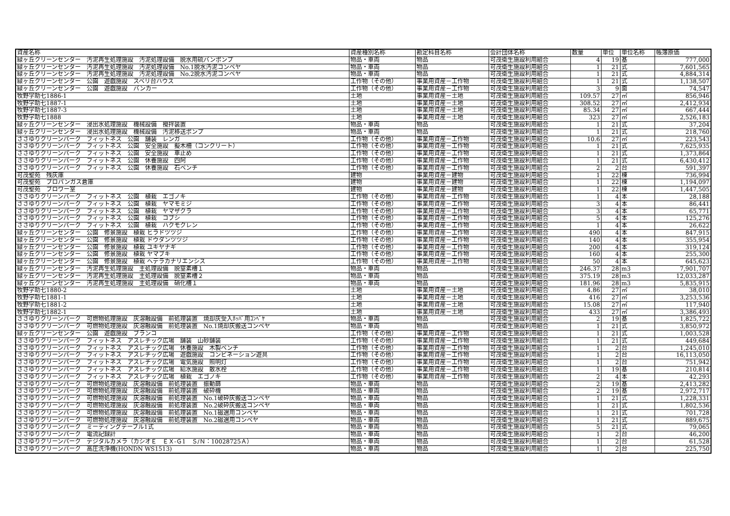| 資産名称 | 資産種別名称 | 勘定科目名称 | 会計団体名称 | 数量 | 単位 | 単位名称 | 帳簿原価 |
| --- | --- | --- | --- | --- | --- | --- | --- |
| 緑ヶ丘クリーンセンター 汚泥再生処理施設 汚泥処理設備 脱水用硫バンポンプ | 物品・車両 | 物品 | 可茂衛生施設利用組合 | 4 | 19 | 基 | 777,000 |
| 緑ヶ丘クリーンセンター 汚泥再生処理施設 汚泥処理設備 No.1脱水汚泥コンベヤ | 物品・車両 | 物品 | 可茂衛生施設利用組合 | 1 | 21 | 式 | 7,601,565 |
| 緑ヶ丘クリーンセンター 汚泥再生処理施設 汚泥処理設備 No.2脱水汚泥コンベヤ | 物品・車両 | 物品 | 可茂衛生施設利用組合 | 1 | 21 | 式 | 4,884,314 |
| 緑ヶ丘クリーンセンター 公園 遊戯施設 スベリ台ハウス | 工作物（その他） | 事業用資産－工作物 | 可茂衛生施設利用組合 | 1 | 21 | 式 | 1,138,507 |
| 緑ヶ丘クリーンセンター 公園 遊戯施設 バンカー | 工作物（その他） | 事業用資産－工作物 | 可茂衛生施設利用組合 | 3 | 9 | 面 | 74,547 |
| 牧野字助七1886-1 | 土地 | 事業用資産－土地 | 可茂衛生施設利用組合 | 109.57 | 27 | ㎡ | 856,946 |
| 牧野字助七1887-1 | 土地 | 事業用資産－土地 | 可茂衛生施設利用組合 | 308.52 | 27 | ㎡ | 2,412,934 |
| 牧野字助七1887-3 | 土地 | 事業用資産－土地 | 可茂衛生施設利用組合 | 85.34 | 27 | ㎡ | 667,444 |
| 牧野字助七1888 | 土地 | 事業用資産－土地 | 可茂衛生施設利用組合 | 323 | 27 | ㎡ | 2,526,183 |
| 緑ヶ丘クリーンセンター 浸出水処理施設 機械設備 攪拌装置 | 物品・車両 | 物品 | 可茂衛生施設利用組合 | 1 | 21 | 式 | 37,204 |
| 緑ヶ丘クリーンセンター 浸出水処理施設 機械設備 汚泥移送ポンプ | 物品・車両 | 物品 | 可茂衛生施設利用組合 | 1 | 21 | 式 | 218,760 |
| ささゆりクリーンパーク フィットネス 公園 舗装 レンガ | 工作物（その他） | 事業用資産－工作物 | 可茂衛生施設利用組合 | 10.6 | 27 | ㎡ | 223,543 |
| ささゆりクリーンパーク フィットネス 公園 安全施設 擬木柵（コンクリート） | 工作物（その他） | 事業用資産－工作物 | 可茂衛生施設利用組合 | 1 | 21 | 式 | 7,625,935 |
| ささゆりクリーンパーク フィットネス 公園 安全施設 車止め | 工作物（その他） | 事業用資産－工作物 | 可茂衛生施設利用組合 | 1 | 21 | 式 | 1,373,864 |
| ささゆりクリーンパーク フィットネス 公園 休養施設 四阿 | 工作物（その他） | 事業用資産－工作物 | 可茂衛生施設利用組合 | 1 | 21 | 式 | 6,430,412 |
| ささゆりクリーンパーク フィットネス 公園 休養施設 石ベンチ | 工作物（その他） | 事業用資産－工作物 | 可茂衛生施設利用組合 | 2 | 2 | 台 | 591,397 |
| 可茂聖苑 残灰庫 | 建物 | 事業用資産－建物 | 可茂衛生施設利用組合 | 1 | 22 | 棟 | 736,994 |
| 可茂聖苑 プロパンガス倉庫 | 建物 | 事業用資産－建物 | 可茂衛生施設利用組合 | 1 | 22 | 棟 | 1,194,097 |
| 可茂聖苑 ブロワー室 | 建物 | 事業用資産－建物 | 可茂衛生施設利用組合 | 1 | 22 | 棟 | 1,447,505 |
| ささゆりクリーンパーク フィットネス 公園 植栽 エゴノキ | 工作物（その他） | 事業用資産－工作物 | 可茂衛生施設利用組合 | 1 | 4 | 本 | 28,188 |
| ささゆりクリーンパーク フィットネス 公園 植栽 ヤマモミジ | 工作物（その他） | 事業用資産－工作物 | 可茂衛生施設利用組合 | 3 | 4 | 本 | 86,441 |
| ささゆりクリーンパーク フィットネス 公園 植栽 ヤマザクラ | 工作物（その他） | 事業用資産－工作物 | 可茂衛生施設利用組合 | 3 | 4 | 本 | 65,771 |
| ささゆりクリーンパーク フィットネス 公園 植栽 コブシ | 工作物（その他） | 事業用資産－工作物 | 可茂衛生施設利用組合 | 5 | 4 | 本 | 125,276 |
| ささゆりクリーンパーク フィットネス 公園 植栽 ハクモクレン | 工作物（その他） | 事業用資産－工作物 | 可茂衛生施設利用組合 | 1 | 4 | 本 | 26,622 |
| 緑ヶ丘クリーンセンター 公園 修景施設 植栽 ヒラドツツジ | 工作物（その他） | 事業用資産－工作物 | 可茂衛生施設利用組合 | 490 | 4 | 本 | 847,915 |
| 緑ヶ丘クリーンセンター 公園 修景施設 植栽 ドウダンツツジ | 工作物（その他） | 事業用資産－工作物 | 可茂衛生施設利用組合 | 140 | 4 | 本 | 355,954 |
| 緑ヶ丘クリーンセンター 公園 修景施設 植栽 ユキヤナギ | 工作物（その他） | 事業用資産－工作物 | 可茂衛生施設利用組合 | 200 | 4 | 本 | 319,124 |
| 緑ヶ丘クリーンセンター 公園 修景施設 植栽 ヤマブキ | 工作物（その他） | 事業用資産－工作物 | 可茂衛生施設利用組合 | 160 | 4 | 本 | 255,300 |
| 緑ヶ丘クリーンセンター 公園 修景施設 植栽 ヘデラカナリエンシス | 工作物（その他） | 事業用資産－工作物 | 可茂衛生施設利用組合 | 50 | 4 | 本 | 645,623 |
| 緑ヶ丘クリーンセンター 汚泥再生処理施設 主処理設備 脱窒素槽１ | 物品・車両 | 物品 | 可茂衛生施設利用組合 | 246.37 | 28 | m3 | 7,901,707 |
| 緑ヶ丘クリーンセンター 汚泥再生処理施設 主処理設備 脱窒素槽２ | 物品・車両 | 物品 | 可茂衛生施設利用組合 | 375.19 | 28 | m3 | 12,033,287 |
| 緑ヶ丘クリーンセンター 汚泥再生処理施設 主処理設備 硝化槽１ | 物品・車両 | 物品 | 可茂衛生施設利用組合 | 181.96 | 28 | m3 | 5,835,915 |
| 牧野字助七1880-2 | 土地 | 事業用資産－土地 | 可茂衛生施設利用組合 | 4.86 | 27 | ㎡ | 38,010 |
| 牧野字助七1881-1 | 土地 | 事業用資産－土地 | 可茂衛生施設利用組合 | 416 | 27 | ㎡ | 3,253,536 |
| 牧野字助七1881-2 | 土地 | 事業用資産－土地 | 可茂衛生施設利用組合 | 15.08 | 27 | ㎡ | 117,940 |
| 牧野字助七1882-1 | 土地 | 事業用資産－土地 | 可茂衛生施設利用組合 | 433 | 27 | ㎡ | 3,386,493 |
| ささゆりクリーンパーク 可燃物処理施設 灰溶融設備 前処理装置 焼却灰受入ﾎｯﾊﾟ用ｺﾝﾍﾞﾔ | 物品・車両 | 物品 | 可茂衛生施設利用組合 | 2 | 19 | 基 | 1,825,722 |
| ささゆりクリーンパーク 可燃物処理施設 灰溶融設備 前処理装置 No.1焼却灰搬送コンベヤ | 物品・車両 | 物品 | 可茂衛生施設利用組合 | 1 | 21 | 式 | 3,850,972 |
| 緑ヶ丘クリーンセンター 公園 遊戯施設 ブランコ | 工作物（その他） | 事業用資産－工作物 | 可茂衛生施設利用組合 | 1 | 21 | 式 | 1,003,528 |
| ささゆりクリーンパーク フィットネス アスレチック広場 舗装 山砂舗装 | 工作物（その他） | 事業用資産－工作物 | 可茂衛生施設利用組合 | 1 | 21 | 式 | 449,684 |
| ささゆりクリーンパーク フィットネス アスレチック広場 休養施設 木製ベンチ | 工作物（その他） | 事業用資産－工作物 | 可茂衛生施設利用組合 | 1 | 2 | 台 | 1,245,010 |
| ささゆりクリーンパーク フィットネス アスレチック広場 遊戯施設 コンビネーション遊具 | 工作物（その他） | 事業用資産－工作物 | 可茂衛生施設利用組合 | 1 | 2 | 台 | 16,113,050 |
| ささゆりクリーンパーク フィットネス アスレチック広場 電気施設 照明灯 | 工作物（その他） | 事業用資産－工作物 | 可茂衛生施設利用組合 | 1 | 2 | 台 | 751,942 |
| ささゆりクリーンパーク フィットネス アスレチック広場 給水施設 散水栓 | 工作物（その他） | 事業用資産－工作物 | 可茂衛生施設利用組合 | 1 | 19 | 基 | 210,814 |
| ささゆりクリーンパーク フィットネス アスレチック広場 植栽 エゴノキ | 工作物（その他） | 事業用資産－工作物 | 可茂衛生施設利用組合 | 2 | 4 | 本 | 42,293 |
| ささゆりクリーンパーク 可燃物処理施設 灰溶融設備 前処理装置 振動篩 | 物品・車両 | 物品 | 可茂衛生施設利用組合 | 2 | 19 | 基 | 2,413,282 |
| ささゆりクリーンパーク 可燃物処理施設 灰溶融設備 前処理装置 破砕機 | 物品・車両 | 物品 | 可茂衛生施設利用組合 | 2 | 19 | 基 | 2,972,717 |
| ささゆりクリーンパーク 可燃物処理施設 灰溶融設備 前処理装置 No.1破砕灰搬送コンベヤ | 物品・車両 | 物品 | 可茂衛生施設利用組合 | 1 | 21 | 式 | 1,228,331 |
| ささゆりクリーンパーク 可燃物処理施設 灰溶融設備 前処理装置 No.2破砕灰搬送コンベヤ | 物品・車両 | 物品 | 可茂衛生施設利用組合 | 1 | 21 | 式 | 1,802,536 |
| ささゆりクリーンパーク 可燃物処理施設 灰溶融設備 前処理装置 No.1磁選用コンベヤ | 物品・車両 | 物品 | 可茂衛生施設利用組合 | 1 | 21 | 式 | 701,728 |
| ささゆりクリーンパーク 可燃物処理施設 灰溶融設備 前処理装置 No.2磁選用コンベヤ | 物品・車両 | 物品 | 可茂衛生施設利用組合 | 1 | 21 | 式 | 889,675 |
| ささゆりクリーンパーク ミーティングテーブル1式 | 物品・車両 | 物品 | 可茂衛生施設利用組合 | 5 | 21 | 式 | 79,065 |
| ささゆりクリーンパーク 電流記録計 | 物品・車両 | 物品 | 可茂衛生施設利用組合 | 1 | 2 | 台 | 46,200 |
| ささゆりクリーンパーク デジタルカメラ（カシオＥ ＥＸ-Ｇ1 Ｓ/Ｎ：10028725Ａ） | 物品・車両 | 物品 | 可茂衛生施設利用組合 | 1 | 2 | 台 | 61,528 |
| ささゆりクリーンパーク 高圧洗浄機(HONDN WS1513) | 物品・車両 | 物品 | 可茂衛生施設利用組合 | 1 | 2 | 台 | 225,750 |